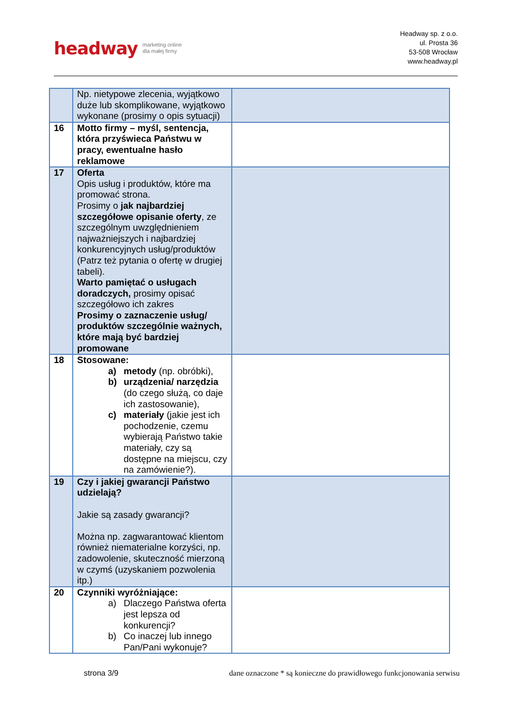headway marketing online
dla małej firmy
Headway sp. z o.o.
ul. Prosta 36
53-508 Wrocław
www.headway.pl
| | Np. nietypowe zlecenia, wyjątkowo duże lub skomplikowane, wyjątkowo wykonane (prosimy o opis sytuacji) | |
| 16 | Motto firmy – myśl, sentencja, która przyświeca Państwu w pracy, ewentualne hasło reklamowe | |
| 17 | Oferta Opis usług i produktów, które ma promować strona. Prosimy o jak najbardziej szczegółowe opisanie oferty , ze szczególnym uwzględnieniem najważniejszych i najbardziej konkurencyjnych usług/produktów (Patrz też pytania o ofertę w drugiej tabeli). Warto pamiętać o usługach doradczych, prosimy opisać szczegółowo ich zakres Prosimy o zaznaczenie usług/ produktów szczególnie ważnych, które mają być bardziej promowane | |
| 18 | Stosowane: a) metody (np. obróbki), b) urządzenia/ narzędzia (do czego służą, co daje ich zastosowanie), c) materiały (jakie jest ich pochodzenie, czemu wybierają Państwo takie materiały, czy są dostępne na miejscu, czy na zamówienie?). | |
| 19 | Czy i jakiej gwarancji Państwo udzielają? Jakie są zasady gwarancji? Można np. zagwarantować klientom również niematerialne korzyści, np. zadowolenie, skuteczność mierzoną w czymś (uzyskaniem pozwolenia itp.) | |
| 20 | Czynniki wyróżniające: a) Dlaczego Państwa oferta jest lepsza od konkurencji? b) Co inaczej lub innego Pan/Pani wykonuje? | |
strona 3/9 dane oznaczone * są konieczne do prawidłowego funkcjonowania serwisu